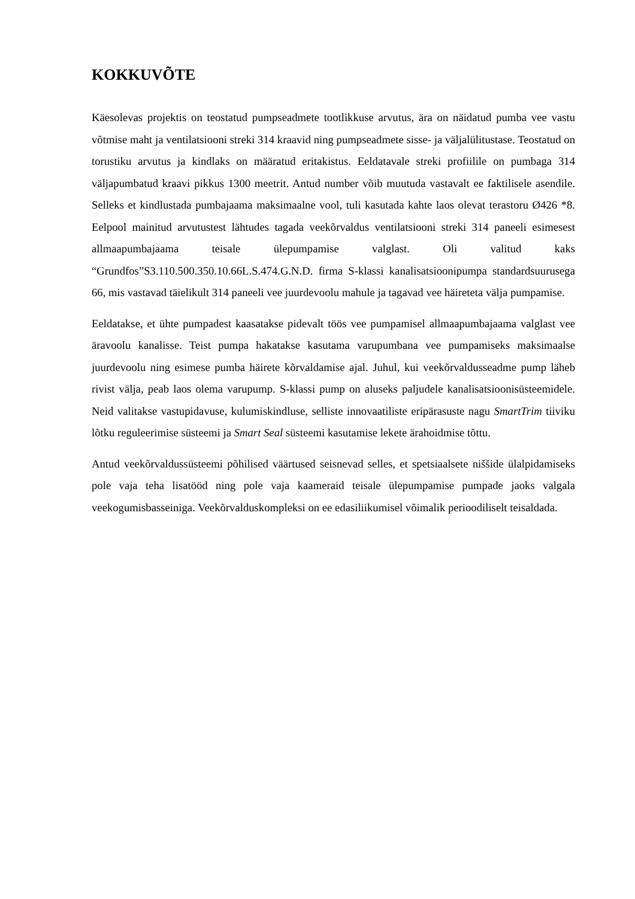KOKKUVÕTE
Käesolevas projektis on teostatud pumpseadmete tootlikkuse arvutus, ära on näidatud pumba vee vastu võtmise maht ja ventilatsiooni streki 314 kraavid ning pumpseadmete sisse- ja väljalülitustase. Teostatud on torustiku arvutus ja kindlaks on määratud eritakistus. Eeldatavale streki profiilile on pumbaga 314 väljapumbatud kraavi pikkus 1300 meetrit. Antud number võib muutuda vastavalt ee faktilisele asendile. Selleks et kindlustada pumbajaama maksimaalne vool, tuli kasutada kahte laos olevat terastoru Ø426 *8. Eelpool mainitud arvutustest lähtudes tagada veekõrvaldus ventilatsiooni streki 314 paneeli esimesest allmaapumbajaama teisale ülepumpamise valglast. Oli valitud kaks “Grundfos”S3.110.500.350.10.66L.S.474.G.N.D. firma S-klassi kanalisatsioonipumpa standardsuurusega 66, mis vastavad täielikult 314 paneeli vee juurdevoolu mahule ja tagavad vee häireteta välja pumpamise.
Eeldatakse, et ühte pumpadest kaasatakse pidevalt töös vee pumpamisel allmaapumbajaama valglast vee äravoolu kanalisse. Teist pumpa hakatakse kasutama varupumbana vee pumpamiseks maksimaalse juurdevoolu ning esimese pumba häirete kõrvaldamise ajal. Juhul, kui veekõrvaldusseadme pump läheb rivist välja, peab laos olema varupump. S-klassi pump on aluseks paljudele kanalisatsioonisüsteemidele. Neid valitakse vastupidavuse, kulumiskindluse, selliste innovaatiliste eripärasuste nagu SmartTrim tiiviku lõtku reguleerimise süsteemi ja Smart Seal süsteemi kasutamise lekete ärahoidmise tõttu.
Antud veekõrvaldussüsteemi põhilised väärtused seisnevad selles, et spetsiaalsete niššide ülalpidamiseks pole vaja teha lisatööd ning pole vaja kaameraid teisale ülepumpamise pumpade jaoks valgala veekogumisbasseiniga. Veekõrvalduskompleksi on ee edasiliikumisel võimalik perioodiliselt teisaldada.